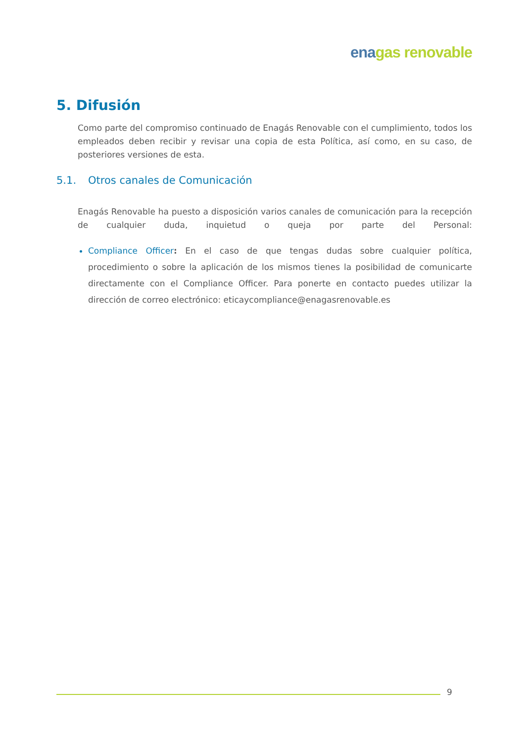ena gas renovable
5. Difusión
Como parte del compromiso continuado de Enagás Renovable con el cumplimiento, todos los empleados deben recibir y revisar una copia de esta Política, así como, en su caso, de posteriores versiones de esta.
5.1. Otros canales de Comunicación
Enagás Renovable ha puesto a disposición varios canales de comunicación para la recepción de cualquier duda, inquietud o queja por parte del Personal:
Compliance Officer: En el caso de que tengas dudas sobre cualquier política, procedimiento o sobre la aplicación de los mismos tienes la posibilidad de comunicarte directamente con el Compliance Officer. Para ponerte en contacto puedes utilizar la dirección de correo electrónico: eticaycompliance@enagasrenovable.es
9